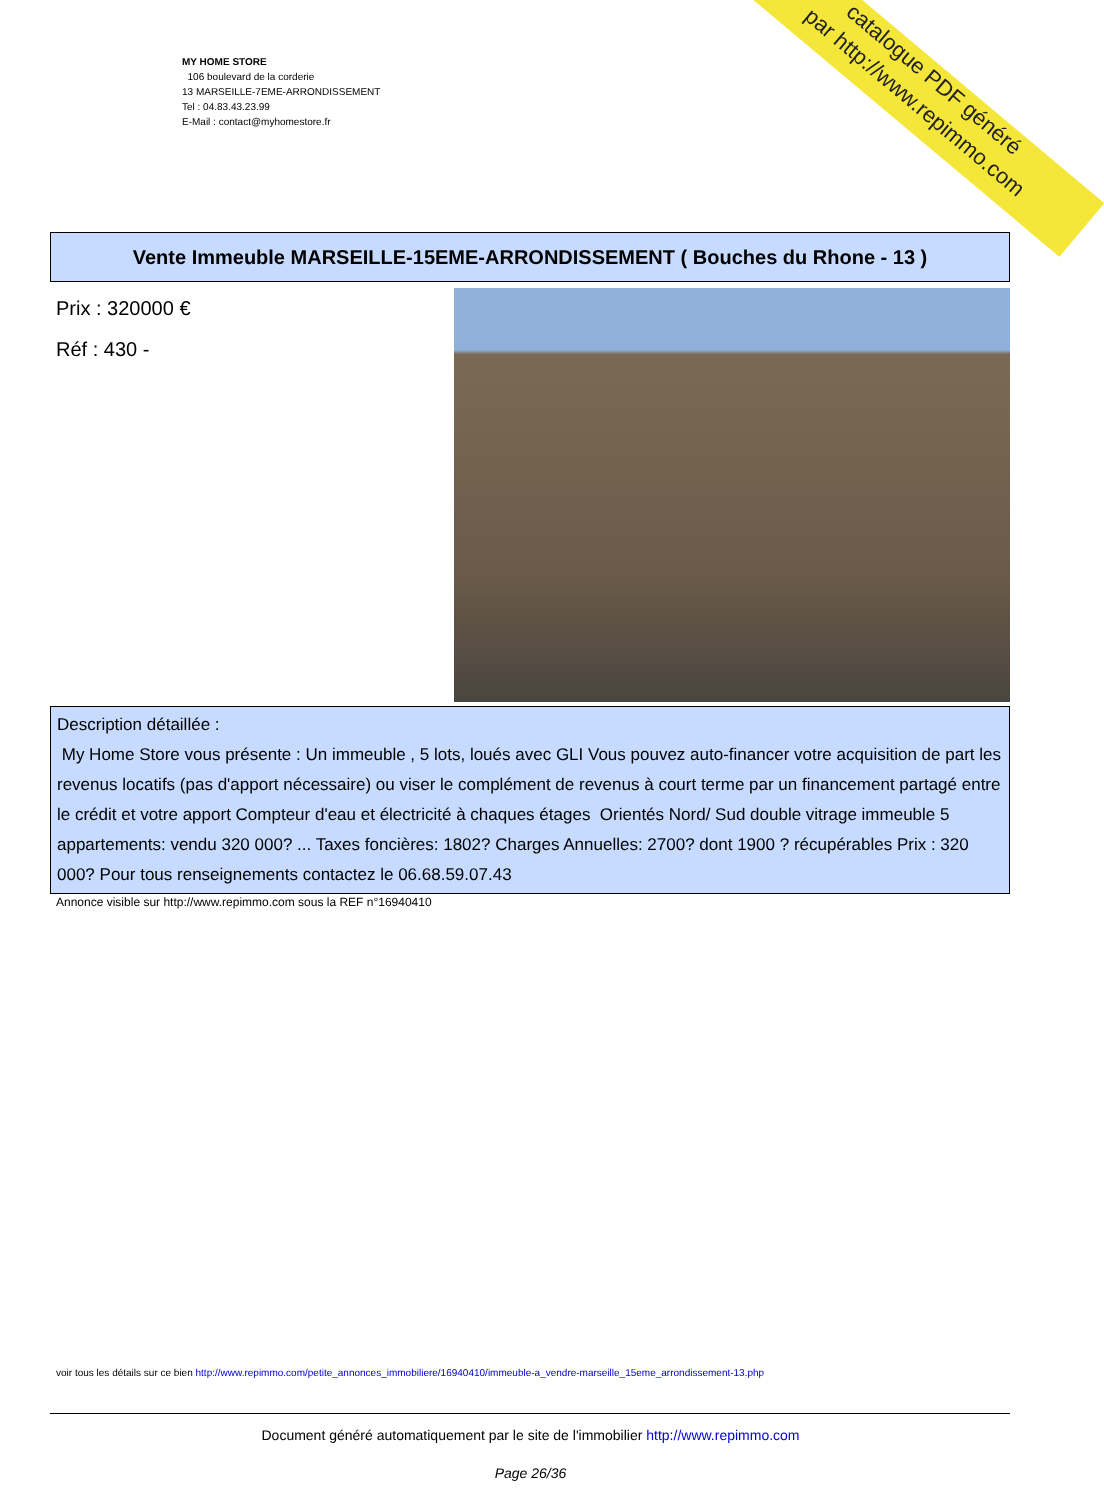MY HOME STORE
106 boulevard de la corderie
13 MARSEILLE-7EME-ARRONDISSEMENT
Tel : 04.83.43.23.99
E-Mail : contact@myhomestore.fr
catalogue PDF généré
par http://www.repimmo.com
Vente Immeuble MARSEILLE-15EME-ARRONDISSEMENT ( Bouches du Rhone - 13 )
Prix : 320000 €
Réf : 430 -
Description détaillée :
My Home Store vous présente : Un immeuble , 5 lots, loués avec GLI Vous pouvez auto-financer votre acquisition de part les revenus locatifs (pas d'apport nécessaire) ou viser le complément de revenus à court terme par un financement partagé entre le crédit et votre apport Compteur d'eau et électricité à chaques étages Orientés Nord/ Sud double vitrage immeuble 5 appartements: vendu 320 000? ... Taxes foncières: 1802? Charges Annuelles: 2700? dont 1900 ? récupérables Prix : 320 000? Pour tous renseignements contactez le 06.68.59.07.43
Annonce visible sur http://www.repimmo.com sous la REF n°16940410
voir tous les détails sur ce bien http://www.repimmo.com/petite_annonces_immobiliere/16940410/immeuble-a_vendre-marseille_15eme_arrondissement-13.php
Document généré automatiquement par le site de l'immobilier http://www.repimmo.com
Page 26/36